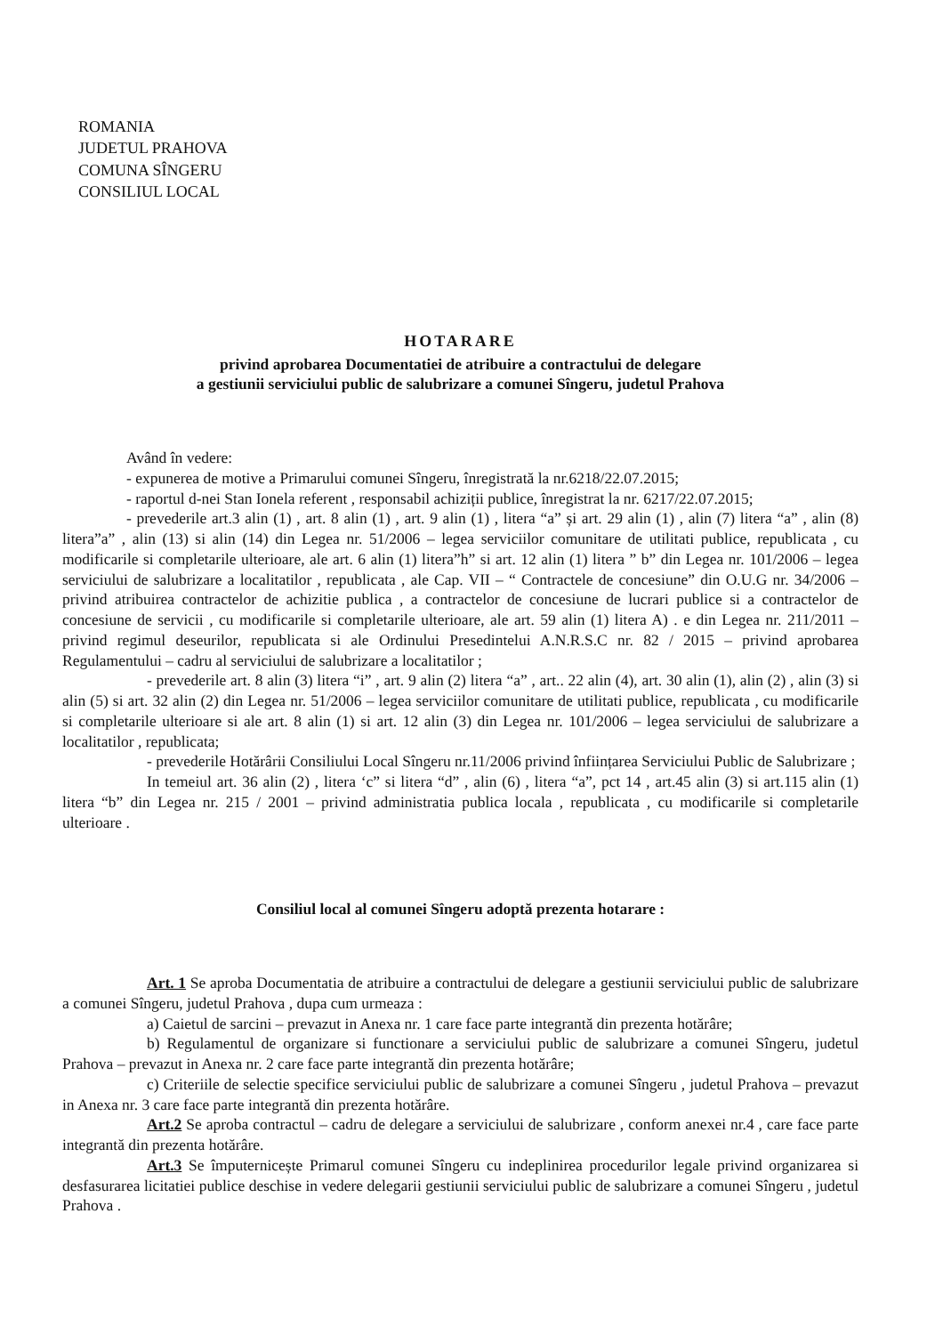ROMANIA
JUDETUL PRAHOVA
COMUNA SÎNGERU
CONSILIUL LOCAL
HOTARARE
privind aprobarea Documentatiei de atribuire a contractului de delegare
a gestiunii serviciului public de salubrizare a comunei Sîngeru, judetul Prahova
Având în vedere:
- expunerea de motive a Primarului comunei Sîngeru, înregistrată la nr.6218/22.07.2015;
- raportul d-nei Stan Ionela referent , responsabil achiziții publice, înregistrat la nr. 6217/22.07.2015;
- prevederile art.3 alin (1) , art. 8 alin (1) , art. 9 alin (1) , litera “a” și art. 29 alin (1) , alin (7) litera “a” , alin (8) litera”a” , alin (13) si alin (14) din Legea nr. 51/2006 – legea serviciilor comunitare de utilitati publice, republicata , cu modificarile si completarile ulterioare, ale art. 6 alin (1) litera”h” si art. 12 alin (1) litera ” b” din Legea nr. 101/2006 – legea serviciului de salubrizare a localitatilor , republicata , ale Cap. VII – “ Contractele de concesiune” din O.U.G nr. 34/2006 – privind atribuirea contractelor de achizitie publica , a contractelor de concesiune de lucrari publice si a contractelor de concesiune de servicii , cu modificarile si completarile ulterioare, ale art. 59 alin (1) litera A) . e din Legea nr. 211/2011 – privind regimul deseurilor, republicata si ale Ordinului Presedintelui A.N.R.S.C nr. 82 / 2015 – privind aprobarea Regulamentului – cadru al serviciului de salubrizare a localitatilor ;
- prevederile art. 8 alin (3) litera “i” , art. 9 alin (2) litera “a” , art.. 22 alin (4), art. 30 alin (1), alin (2) , alin (3) si alin (5) si art. 32 alin (2) din Legea nr. 51/2006 – legea serviciilor comunitare de utilitati publice, republicata , cu modificarile si completarile ulterioare si ale art. 8 alin (1) si art. 12 alin (3) din Legea nr. 101/2006 – legea serviciului de salubrizare a localitatilor , republicata;
- prevederile Hotărârii Consiliului Local Sîngeru nr.11/2006 privind înființarea Serviciului Public de Salubrizare ;
In temeiul art. 36 alin (2) , litera ‘c” si litera “d” , alin (6) , litera “a”, pct 14 , art.45 alin (3) si art.115 alin (1) litera “b” din Legea nr. 215 / 2001 – privind administratia publica locala , republicata , cu modificarile si completarile ulterioare .
Consiliul local al comunei Sîngeru adoptă prezenta hotarare :
Art. 1 Se aproba Documentatia de atribuire a contractului de delegare a gestiunii serviciului public de salubrizare a comunei Sîngeru, judetul Prahova , dupa cum urmeaza :
a) Caietul de sarcini – prevazut in Anexa nr. 1 care face parte integrantă din prezenta hotărâre;
b) Regulamentul de organizare si functionare a serviciului public de salubrizare a comunei Sîngeru, judetul Prahova – prevazut in Anexa nr. 2 care face parte integrantă din prezenta hotărâre;
c) Criteriile de selectie specifice serviciului public de salubrizare a comunei Sîngeru , judetul Prahova – prevazut in Anexa nr. 3 care face parte integrantă din prezenta hotărâre.
Art.2 Se aproba contractul – cadru de delegare a serviciului de salubrizare , conform anexei nr.4 , care face parte integrantă din prezenta hotărâre.
Art.3 Se împuternicește Primarul comunei Sîngeru cu indeplinirea procedurilor legale privind organizarea si desfasurarea licitatiei publice deschise in vedere delegarii gestiunii serviciului public de salubrizare a comunei Sîngeru , judetul Prahova .